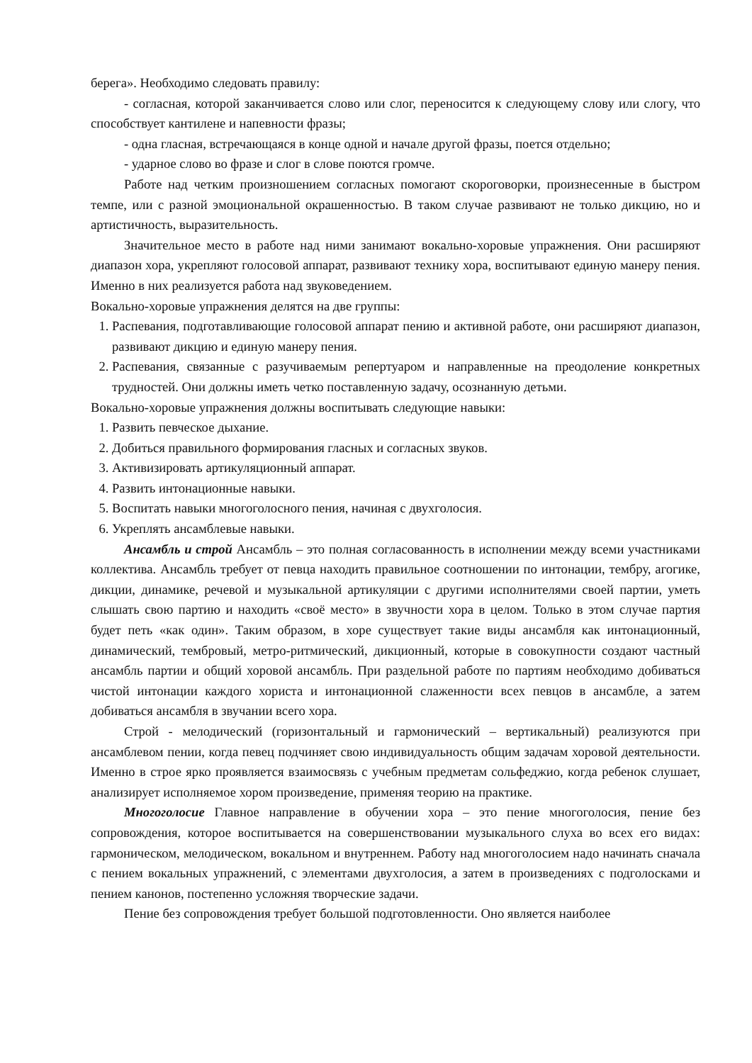берега». Необходимо следовать правилу:
- согласная, которой заканчивается слово или слог, переносится к следующему слову или слогу, что способствует кантилене и напевности фразы;
- одна гласная, встречающаяся в конце одной и начале другой фразы, поется отдельно;
- ударное слово во фразе и слог в слове поются громче.
Работе над четким произношением согласных помогают скороговорки, произнесенные в быстром темпе, или с разной эмоциональной окрашенностью. В таком случае развивают не только дикцию, но и артистичность, выразительность.
Значительное место в работе над ними занимают вокально-хоровые упражнения. Они расширяют диапазон хора, укрепляют голосовой аппарат, развивают технику хора, воспитывают единую манеру пения. Именно в них реализуется работа над звуковедением.
Вокально-хоровые упражнения делятся на две группы:
1. Распевания, подготавливающие голосовой аппарат пению и активной работе, они расширяют диапазон, развивают дикцию и единую манеру пения.
2. Распевания, связанные с разучиваемым репертуаром и направленные на преодоление конкретных трудностей. Они должны иметь четко поставленную задачу, осознанную детьми.
Вокально-хоровые упражнения должны воспитывать следующие навыки:
1. Развить певческое дыхание.
2. Добиться правильного формирования гласных и согласных звуков.
3. Активизировать артикуляционный аппарат.
4. Развить интонационные навыки.
5. Воспитать навыки многоголосного пения, начиная с двухголосия.
6. Укреплять ансамблевые навыки.
Ансамбль и строй Ансамбль – это полная согласованность в исполнении между всеми участниками коллектива. Ансамбль требует от певца находить правильное соотношении по интонации, тембру, агогике, дикции, динамике, речевой и музыкальной артикуляции с другими исполнителями своей партии, уметь слышать свою партию и находить «своё место» в звучности хора в целом. Только в этом случае партия будет петь «как один». Таким образом, в хоре существует такие виды ансамбля как интонационный, динамический, тембровый, метро-ритмический, дикционный, которые в совокупности создают частный ансамбль партии и общий хоровой ансамбль. При раздельной работе по партиям необходимо добиваться чистой интонации каждого хориста и интонационной слаженности всех певцов в ансамбле, а затем добиваться ансамбля в звучании всего хора.
Строй - мелодический (горизонтальный и гармонический – вертикальный) реализуются при ансамблевом пении, когда певец подчиняет свою индивидуальность общим задачам хоровой деятельности. Именно в строе ярко проявляется взаимосвязь с учебным предметам сольфеджио, когда ребенок слушает, анализирует исполняемое хором произведение, применяя теорию на практике.
Многоголосие Главное направление в обучении хора – это пение многоголосия, пение без сопровождения, которое воспитывается на совершенствовании музыкального слуха во всех его видах: гармоническом, мелодическом, вокальном и внутреннем. Работу над многоголосием надо начинать сначала с пением вокальных упражнений, с элементами двухголосия, а затем в произведениях с подголосками и пением канонов, постепенно усложняя творческие задачи.
Пение без сопровождения требует большой подготовленности. Оно является наиболее